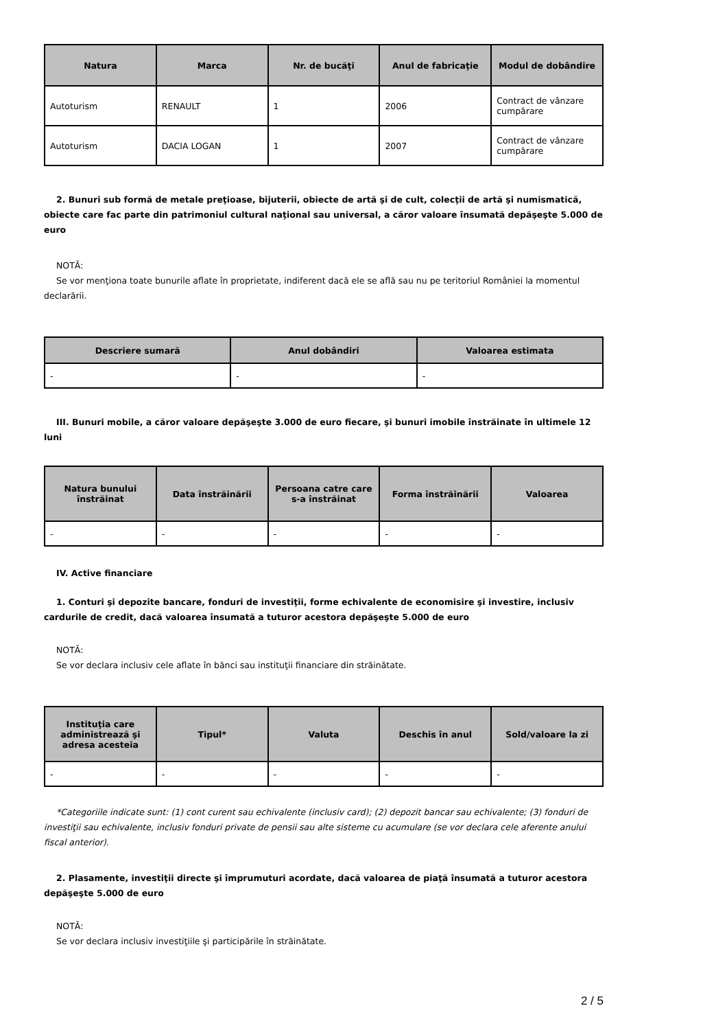| Natura | Marca | Nr. de bucăţi | Anul de fabricaţie | Modul de dobândire |
| --- | --- | --- | --- | --- |
| Autoturism | RENAULT | 1 | 2006 | Contract de vânzare cumpărare |
| Autoturism | DACIA LOGAN | 1 | 2007 | Contract de vânzare cumpărare |
2. Bunuri sub formă de metale preţioase, bijuterii, obiecte de artă şi de cult, colecţii de artă şi numismatică, obiecte care fac parte din patrimoniul cultural naţional sau universal, a căror valoare însumată depăşeşte 5.000 de euro
NOTĂ:
Se vor menţiona toate bunurile aflate în proprietate, indiferent dacă ele se află sau nu pe teritoriul României la momentul declarării.
| Descriere sumară | Anul dobândiri | Valoarea estimata |
| --- | --- | --- |
| - | - | - |
III. Bunuri mobile, a căror valoare depăşeşte 3.000 de euro fiecare, şi bunuri imobile înstrăinate în ultimele 12 luni
| Natura bunului înstrăinat | Data înstrăinării | Persoana catre care s-a înstrăinat | Forma înstrăinării | Valoarea |
| --- | --- | --- | --- | --- |
| - | - | - | - | - |
IV. Active financiare
1. Conturi şi depozite bancare, fonduri de investiţii, forme echivalente de economisire şi investire, inclusiv cardurile de credit, dacă valoarea însumată a tuturor acestora depăşeşte 5.000 de euro
NOTĂ:
Se vor declara inclusiv cele aflate în bănci sau instituţii financiare din străinătate.
| Instituţia care administrează şi adresa acesteia | Tipul* | Valuta | Deschis în anul | Sold/valoare la zi |
| --- | --- | --- | --- | --- |
| - | - | - | - | - |
*Categoriile indicate sunt: (1) cont curent sau echivalente (inclusiv card); (2) depozit bancar sau echivalente; (3) fonduri de investiţii sau echivalente, inclusiv fonduri private de pensii sau alte sisteme cu acumulare (se vor declara cele aferente anului fiscal anterior).
2. Plasamente, investiţii directe şi împrumuturi acordate, dacă valoarea de piaţă însumată a tuturor acestora depăşeşte 5.000 de euro
NOTĂ:
Se vor declara inclusiv investiţiile şi participările în străinătate.
2 / 5